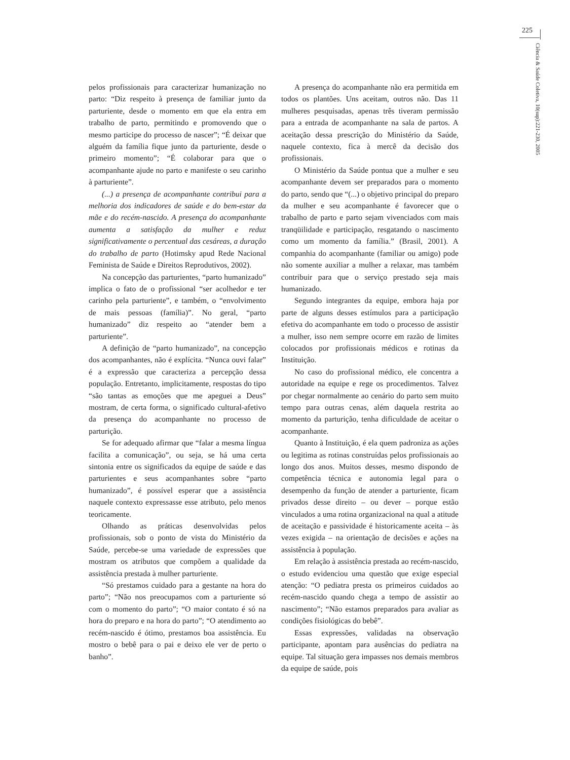225
Ciência & Saúde Coletiva, 10(sup):221-230, 2005
pelos profissionais para caracterizar humanização no parto: “Diz respeito à presença de familiar junto da parturiente, desde o momento em que ela entra em trabalho de parto, permitindo e promovendo que o mesmo participe do processo de nascer”; “É deixar que alguém da família fique junto da parturiente, desde o primeiro momento”; “É colaborar para que o acompanhante ajude no parto e manifeste o seu carinho à parturiente”.
(...) a presença de acompanhante contribui para a melhoria dos indicadores de saúde e do bem-estar da mãe e do recém-nascido. A presença do acompanhante aumenta a satisfação da mulher e reduz significativamente o percentual das cesáreas, a duração do trabalho de parto (Hotimsky apud Rede Nacional Feminista de Saúde e Direitos Reprodutivos, 2002).
Na concepção das parturientes, “parto humanizado” implica o fato de o profissional “ser acolhedor e ter carinho pela parturiente”, e também, o “envolvimento de mais pessoas (família)”. No geral, “parto humanizado” diz respeito ao “atender bem a parturiente”.
A definição de “parto humanizado”, na concepção dos acompanhantes, não é explícita. “Nunca ouvi falar” é a expressão que caracteriza a percepção dessa população. Entretanto, implicitamente, respostas do tipo “são tantas as emoções que me apeguei a Deus” mostram, de certa forma, o significado cultural-afetivo da presença do acompanhante no processo de parturição.
Se for adequado afirmar que “falar a mesma língua facilita a comunicação”, ou seja, se há uma certa sintonia entre os significados da equipe de saúde e das parturientes e seus acompanhantes sobre “parto humanizado”, é possível esperar que a assistência naquele contexto expressasse esse atributo, pelo menos teoricamente.
Olhando as práticas desenvolvidas pelos profissionais, sob o ponto de vista do Ministério da Saúde, percebe-se uma variedade de expressões que mostram os atributos que compõem a qualidade da assistência prestada à mulher parturiente.
“Só prestamos cuidado para a gestante na hora do parto”; “Não nos preocupamos com a parturiente só com o momento do parto”; “O maior contato é só na hora do preparo e na hora do parto”; “O atendimento ao recém-nascido é ótimo, prestamos boa assistência. Eu mostro o bebê para o pai e deixo ele ver de perto o banho”.
A presença do acompanhante não era permitida em todos os plantões. Uns aceitam, outros não. Das 11 mulheres pesquisadas, apenas três tiveram permissão para a entrada de acompanhante na sala de partos. A aceitação dessa prescrição do Ministério da Saúde, naquele contexto, fica à mercê da decisão dos profissionais.
O Ministério da Saúde pontua que a mulher e seu acompanhante devem ser preparados para o momento do parto, sendo que “(...) o objetivo principal do preparo da mulher e seu acompanhante é favorecer que o trabalho de parto e parto sejam vivenciados com mais tranqüilidade e participação, resgatando o nascimento como um momento da família.” (Brasil, 2001). A companhia do acompanhante (familiar ou amigo) pode não somente auxiliar a mulher a relaxar, mas também contribuir para que o serviço prestado seja mais humanizado.
Segundo integrantes da equipe, embora haja por parte de alguns desses estímulos para a participação efetiva do acompanhante em todo o processo de assistir a mulher, isso nem sempre ocorre em razão de limites colocados por profissionais médicos e rotinas da Instituição.
No caso do profissional médico, ele concentra a autoridade na equipe e rege os procedimentos. Talvez por chegar normalmente ao cenário do parto sem muito tempo para outras cenas, além daquela restrita ao momento da parturição, tenha dificuldade de aceitar o acompanhante.
Quanto à Instituição, é ela quem padroniza as ações ou legitima as rotinas construídas pelos profissionais ao longo dos anos. Muitos desses, mesmo dispondo de competência técnica e autonomia legal para o desempenho da função de atender a parturiente, ficam privados desse direito – ou dever – porque estão vinculados a uma rotina organizacional na qual a atitude de aceitação e passividade é historicamente aceita – às vezes exigida – na orientação de decisões e ações na assistência à população.
Em relação à assistência prestada ao recém-nascido, o estudo evidenciou uma questão que exige especial atenção: “O pediatra presta os primeiros cuidados ao recém-nascido quando chega a tempo de assistir ao nascimento”; “Não estamos preparados para avaliar as condições fisiológicas do bebê”.
Essas expressões, validadas na observação participante, apontam para ausências do pediatra na equipe. Tal situação gera impasses nos demais membros da equipe de saúde, pois